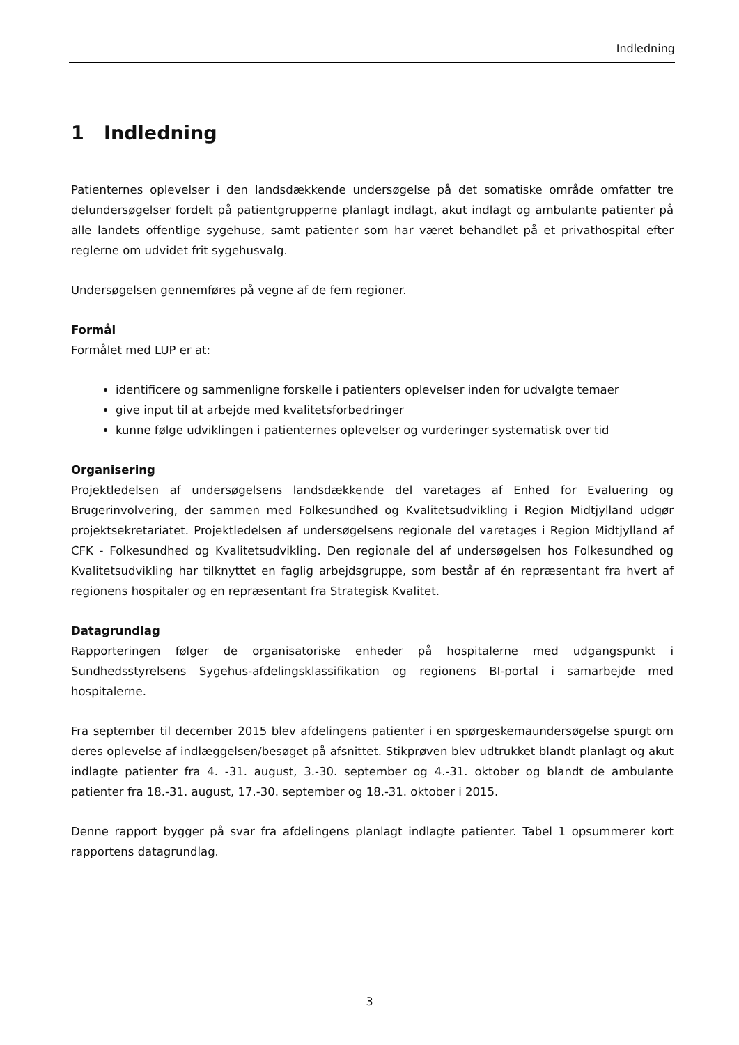Indledning
1 Indledning
Patienternes oplevelser i den landsdækkende undersøgelse på det somatiske område omfatter tre delundersøgelser fordelt på patientgrupperne planlagt indlagt, akut indlagt og ambulante patienter på alle landets offentlige sygehuse, samt patienter som har været behandlet på et privathospital efter reglerne om udvidet frit sygehusvalg.
Undersøgelsen gennemføres på vegne af de fem regioner.
Formål
Formålet med LUP er at:
identificere og sammenligne forskelle i patienters oplevelser inden for udvalgte temaer
give input til at arbejde med kvalitetsforbedringer
kunne følge udviklingen i patienternes oplevelser og vurderinger systematisk over tid
Organisering
Projektledelsen af undersøgelsens landsdækkende del varetages af Enhed for Evaluering og Brugerinvolvering, der sammen med Folkesundhed og Kvalitetsudvikling i Region Midtjylland udgør projektsekretariatet. Projektledelsen af undersøgelsens regionale del varetages i Region Midtjylland af CFK - Folkesundhed og Kvalitetsudvikling. Den regionale del af undersøgelsen hos Folkesundhed og Kvalitetsudvikling har tilknyttet en faglig arbejdsgruppe, som består af én repræsentant fra hvert af regionens hospitaler og en repræsentant fra Strategisk Kvalitet.
Datagrundlag
Rapporteringen følger de organisatoriske enheder på hospitalerne med udgangspunkt i Sundhedsstyrelsens Sygehus-afdelingsklassifikation og regionens BI-portal i samarbejde med hospitalerne.
Fra september til december 2015 blev afdelingens patienter i en spørgeskemaundersøgelse spurgt om deres oplevelse af indlæggelsen/besøget på afsnittet. Stikprøven blev udtrukket blandt planlagt og akut indlagte patienter fra 4. -31. august, 3.-30. september og 4.-31. oktober og blandt de ambulante patienter fra 18.-31. august, 17.-30. september og 18.-31. oktober i 2015.
Denne rapport bygger på svar fra afdelingens planlagt indlagte patienter. Tabel 1 opsummerer kort rapportens datagrundlag.
3